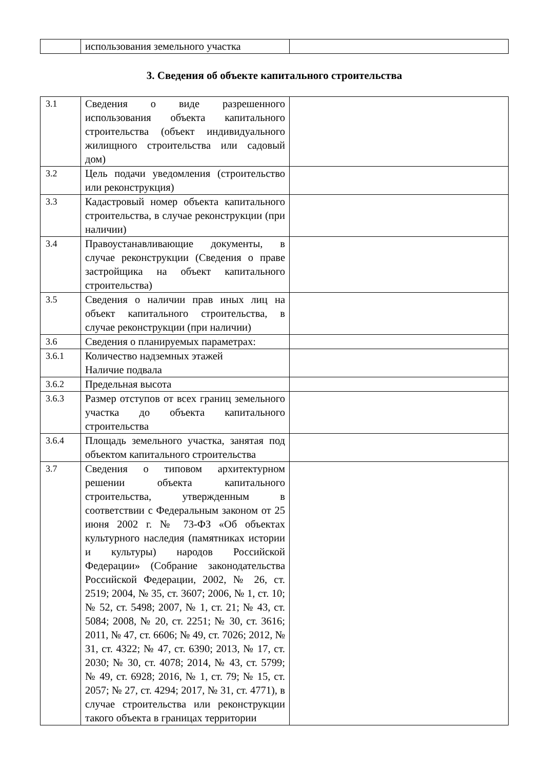| | использования земельного участка | |
3. Сведения об объекте капитального строительства
| 3.1 | Сведения о виде разрешенного использования объекта капитального строительства (объект индивидуального жилищного строительства или садовый дом) | |
| 3.2 | Цель подачи уведомления (строительство или реконструкция) | |
| 3.3 | Кадастровый номер объекта капитального строительства, в случае реконструкции (при наличии) | |
| 3.4 | Правоустанавливающие документы, в случае реконструкции (Сведения о праве застройщика на объект капитального строительства) | |
| 3.5 | Сведения о наличии прав иных лиц на объект капитального строительства, в случае реконструкции (при наличии) | |
| 3.6 | Сведения о планируемых параметрах: | |
| 3.6.1 | Количество надземных этажей Наличие подвала | |
| 3.6.2 | Предельная высота | |
| 3.6.3 | Размер отступов от всех границ земельного участка до объекта капитального строительства | |
| 3.6.4 | Площадь земельного участка, занятая под объектом капитального строительства | |
| 3.7 | Сведения о типовом архитектурном решении объекта капитального строительства, утвержденным в соответствии с Федеральным законом от 25 июня 2002 г. № 73-ФЗ «Об объектах культурного наследия (памятниках истории и культуры) народов Российской Федерации» (Собрание законодательства Российской Федерации, 2002, № 26, ст. 2519; 2004, № 35, ст. 3607; 2006, № 1, ст. 10; № 52, ст. 5498; 2007, № 1, ст. 21; № 43, ст. 5084; 2008, № 20, ст. 2251; № 30, ст. 3616; 2011, № 47, ст. 6606; № 49, ст. 7026; 2012, № 31, ст. 4322; № 47, ст. 6390; 2013, № 17, ст. 2030; № 30, ст. 4078; 2014, № 43, ст. 5799; № 49, ст. 6928; 2016, № 1, ст. 79; № 15, ст. 2057; № 27, ст. 4294; 2017, № 31, ст. 4771), в случае строительства или реконструкции такого объекта в границах территории | |